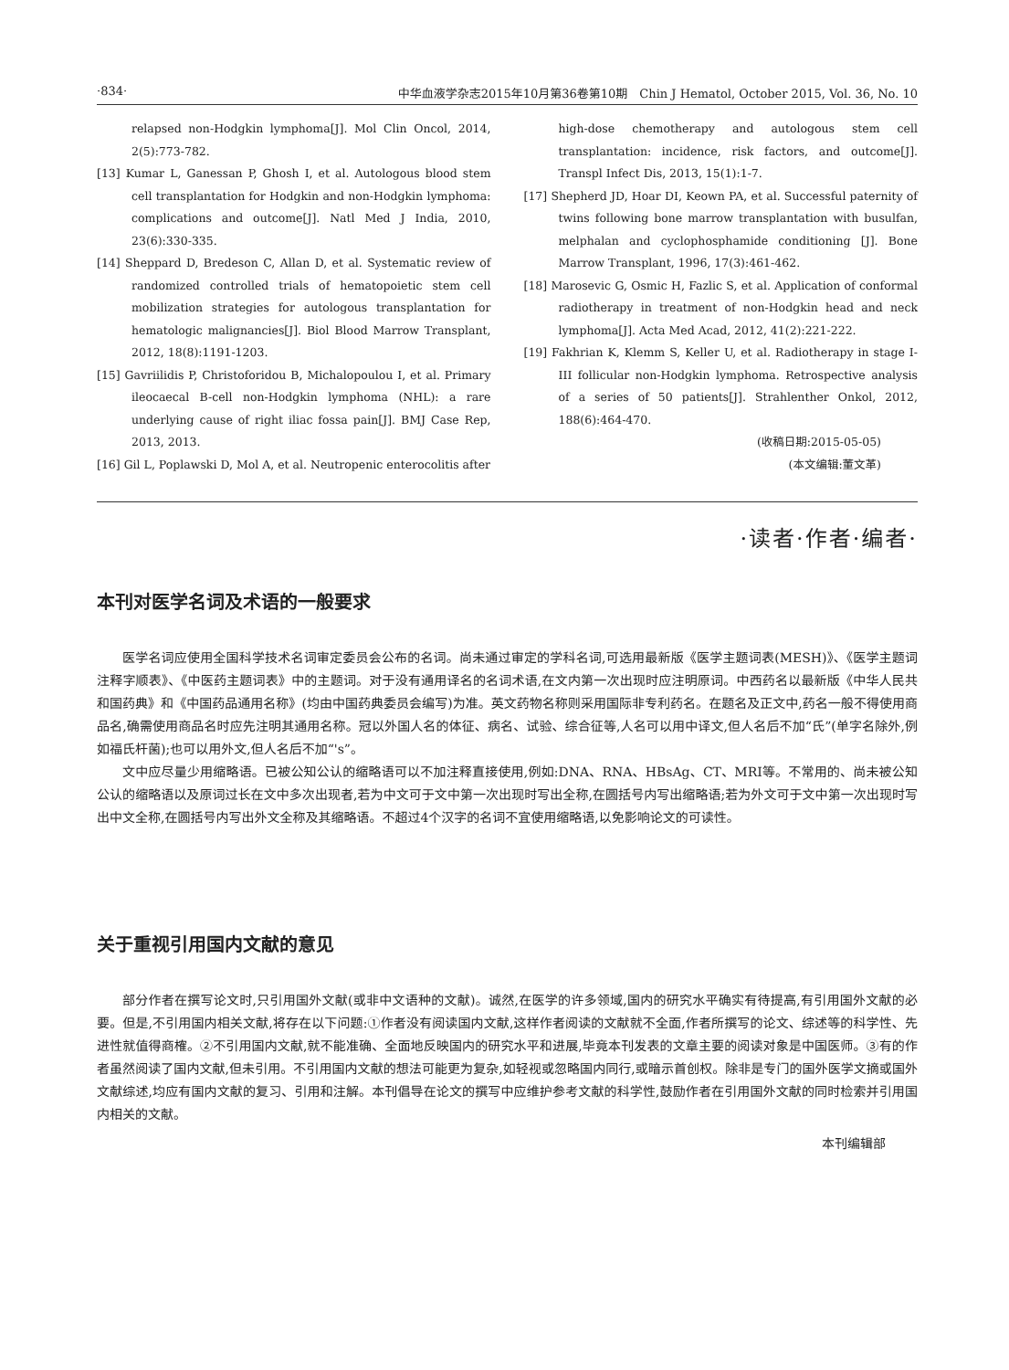·834· 中华血液学杂志2015年10月第36卷第10期　Chin J Hematol, October 2015, Vol. 36, No. 10
relapsed non-Hodgkin lymphoma[J]. Mol Clin Oncol, 2014, 2(5):773-782.
[13] Kumar L, Ganessan P, Ghosh I, et al. Autologous blood stem cell transplantation for Hodgkin and non-Hodgkin lymphoma: complications and outcome[J]. Natl Med J India, 2010, 23(6):330-335.
[14] Sheppard D, Bredeson C, Allan D, et al. Systematic review of randomized controlled trials of hematopoietic stem cell mobilization strategies for autologous transplantation for hematologic malignancies[J]. Biol Blood Marrow Transplant, 2012, 18(8):1191-1203.
[15] Gavriilidis P, Christoforidou B, Michalopoulou I, et al. Primary ileocaecal B-cell non-Hodgkin lymphoma (NHL): a rare underlying cause of right iliac fossa pain[J]. BMJ Case Rep, 2013, 2013.
[16] Gil L, Poplawski D, Mol A, et al. Neutropenic enterocolitis after
high-dose chemotherapy and autologous stem cell transplantation: incidence, risk factors, and outcome[J]. Transpl Infect Dis, 2013, 15(1):1-7.
[17] Shepherd JD, Hoar DI, Keown PA, et al. Successful paternity of twins following bone marrow transplantation with busulfan, melphalan and cyclophosphamide conditioning [J]. Bone Marrow Transplant, 1996, 17(3):461-462.
[18] Marosevic G, Osmic H, Fazlic S, et al. Application of conformal radiotherapy in treatment of non-Hodgkin head and neck lymphoma[J]. Acta Med Acad, 2012, 41(2):221-222.
[19] Fakhrian K, Klemm S, Keller U, et al. Radiotherapy in stage I-III follicular non-Hodgkin lymphoma. Retrospective analysis of a series of 50 patients[J]. Strahlenther Onkol, 2012, 188(6):464-470.
(收稿日期:2015-05-05)
(本文编辑:董文革)
·读者·作者·编者·
本刊对医学名词及术语的一般要求
医学名词应使用全国科学技术名词审定委员会公布的名词。尚未通过审定的学科名词,可选用最新版《医学主题词表(MESH)》、《医学主题词注释字顺表》、《中医药主题词表》中的主题词。对于没有通用译名的名词术语,在文内第一次出现时应注明原词。中西药名以最新版《中华人民共和国药典》和《中国药品通用名称》(均由中国药典委员会编写)为准。英文药物名称则采用国际非专利药名。在题名及正文中,药名一般不得使用商品名,确需使用商品名时应先注明其通用名称。冠以外国人名的体征、病名、试验、综合征等,人名可以用中译文,但人名后不加“氏”(单字名除外,例如福氏杆菌);也可以用外文,但人名后不加“'s”。
文中应尽量少用缩略语。已被公知公认的缩略语可以不加注释直接使用,例如:DNA、RNA、HBsAg、CT、MRI等。不常用的、尚未被公知公认的缩略语以及原词过长在文中多次出现者,若为中文可于文中第一次出现时写出全称,在圆括号内写出缩略语;若为外文可于文中第一次出现时写出中文全称,在圆括号内写出外文全称及其缩略语。不超过4个汉字的名词不宜使用缩略语,以免影响论文的可读性。
关于重视引用国内文献的意见
部分作者在撰写论文时,只引用国外文献(或非中文语种的文献)。诚然,在医学的许多领域,国内的研究水平确实有待提高,有引用国外文献的必要。但是,不引用国内相关文献,将存在以下问题:①作者没有阅读国内文献,这样作者阅读的文献就不全面,作者所撰写的论文、综述等的科学性、先进性就值得商榷。②不引用国内文献,就不能准确、全面地反映国内的研究水平和进展,毕竟本刊发表的文章主要的阅读对象是中国医师。③有的作者虽然阅读了国内文献,但未引用。不引用国内文献的想法可能更为复杂,如轻视或忽略国内同行,或暗示首创权。除非是专门的国外医学文摘或国外文献综述,均应有国内文献的复习、引用和注解。本刊倡导在论文的撰写中应维护参考文献的科学性,鼓励作者在引用国外文献的同时检索并引用国内相关的文献。
本刊编辑部